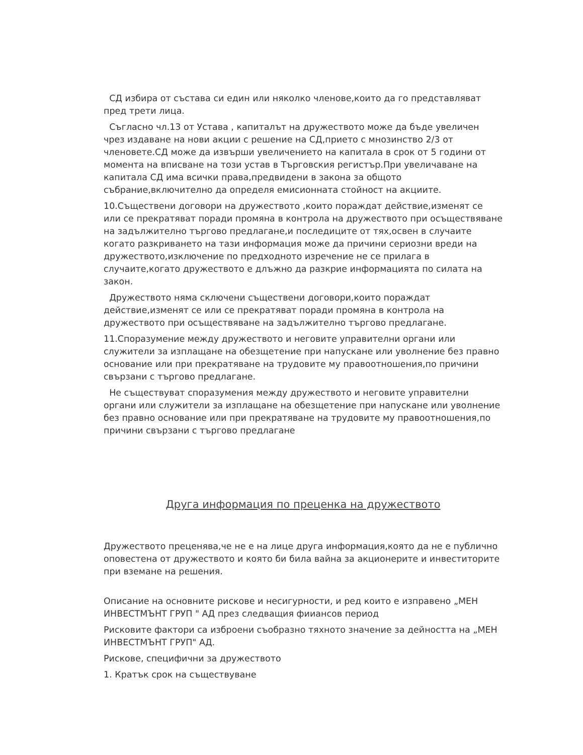СД избира от състава си един или няколко членове,които да го представляват пред трети лица.
Съгласно чл.13 от Устава , капиталът на дружеството може да бъде увеличен чрез издаване на нови акции с решение на СД,прието с мнозинство 2/3 от членовете.СД може да извърши увеличението на капитала в срок от 5 години от момента на вписване на този устав в Търговския регистър.При увеличаване на капитала СД има всички права,предвидени в закона за общото събрание,включително да определя емисионната стойност на акциите.
10.Съществени договори на дружеството ,които пораждат действие,изменят се или се прекратяват поради промяна в контрола на дружеството при осъществяване на задължително търгово предлагане,и последиците от тях,освен в случаите когато разкриването на тази информация може да причини сериозни вреди на дружеството,изключение по предходното изречение не се прилага в случаите,когато дружеството е длъжно да разкрие информацията по силата на закон.
Дружеството няма сключени съществени договори,които пораждат действие,изменят се или се прекратяват поради промяна в контрола на дружеството при осъществяване на задължително търгово предлагане.
11.Споразумение между дружеството и неговите управителни органи или служители за изплащане на обезщетение при напускане или уволнение без правно основание или при прекратяване на трудовите му правоотношения,по причини свързани с търгово предлагане.
Не съществуват споразумения между дружеството и неговите управителни органи или служители за изплащане на обезщетение при напускане или уволнение без правно основание или при прекратяване на трудовите му правоотношения,по причини свързани с търгово предлагане
Друга информация по преценка на дружеството
Дружеството преценява,че не е на лице друга информация,която да не е публично оповестена от дружеството и която би била вайна за акционерите и инвеститорите при вземане на решения.
Описание на основните рискове и несигурности, и ред които е изправено „МЕН ИНВЕСТМЪНТ ГРУП " АД през следващия фииансов период
Рисковите фактори са изброени съобразно тяхното значение за дейността на „МЕН ИНВЕСТМЪНТ ГРУП" АД.
Рискове, специфични за дружеството
1. Кратък срок на съществуване